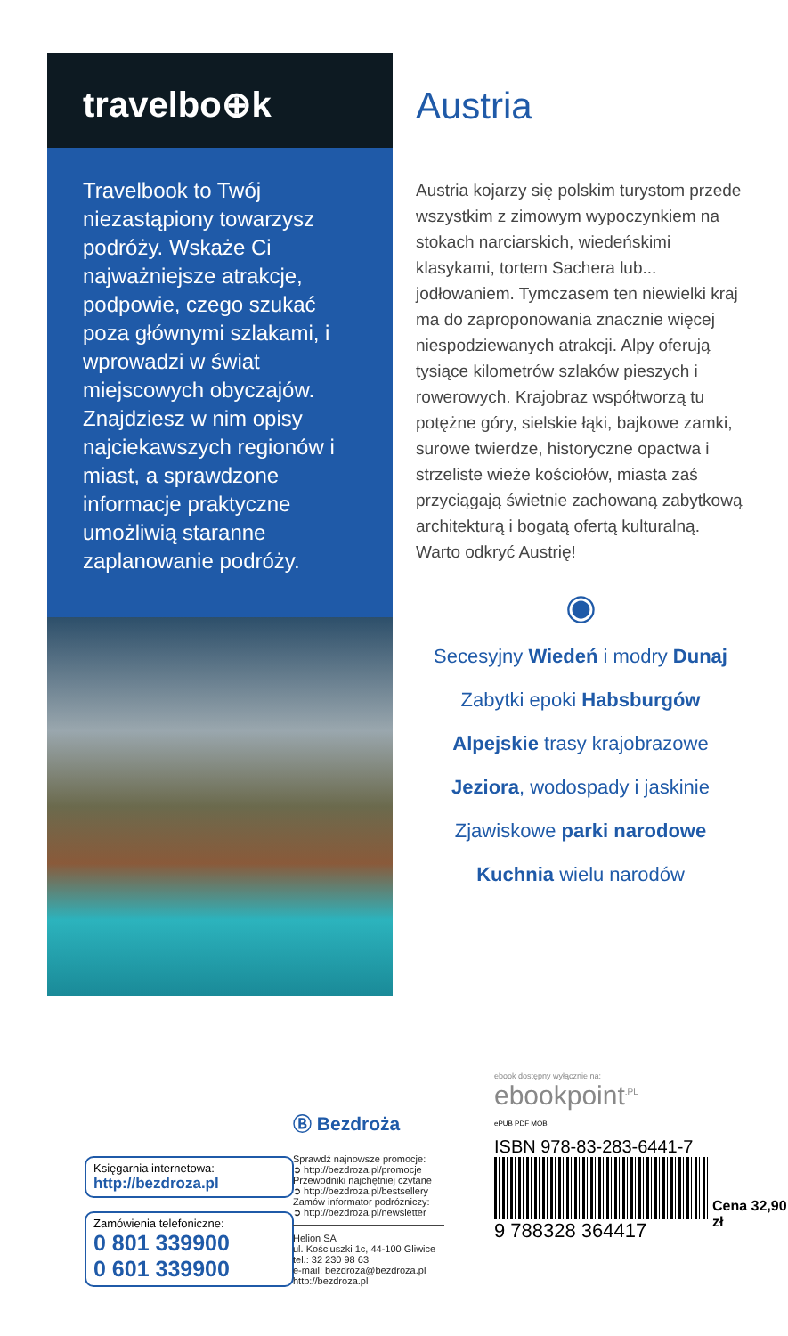travelbo⊕k
Travelbook to Twój niezastąpiony towarzysz podróży. Wskaże Ci najważniejsze atrakcje, podpowie, czego szukać poza głównymi szlakami, i wprowadzi w świat miejscowych obyczajów. Znajdziesz w nim opisy najciekawszych regionów i miast, a sprawdzone informacje praktyczne umożliwią staranne zaplanowanie podróży.
Austria
Austria kojarzy się polskim turystom przede wszystkim z zimowym wypoczynkiem na stokach narciarskich, wiedeńskimi klasykami, tortem Sachera lub... jodłowaniem. Tymczasem ten niewielki kraj ma do zaproponowania znacznie więcej niespodziewanych atrakcji. Alpy oferują tysiące kilometrów szlaków pieszych i rowerowych. Krajobraz współtworzą tu potężne góry, sielskie łąki, bajkowe zamki, surowe twierdze, historyczne opactwa i strzeliste wieże kościołów, miasta zaś przyciągają świetnie zachowaną zabytkową architekturą i bogatą ofertą kulturalną. Warto odkryć Austrię!
◉
Secesyjny Wiedeń i modry Dunaj
Zabytki epoki Habsburgów
Alpejskie trasy krajobrazowe
Jeziora, wodospady i jaskinie
Zjawiskowe parki narodowe
Kuchnia wielu narodów
Księgarnia internetowa:
http://bezdroza.pl
Zamówienia telefoniczne:
0 801 339900
0 601 339900
Ⓑ Bezdroża
Sprawdź najnowsze promocje:
➲ http://bezdroza.pl/promocje
Przewodniki najchętniej czytane
➲ http://bezdroza.pl/bestsellery
Zamów informator podróżniczy:
➲ http://bezdroza.pl/newsletter
Helion SA
ul. Kościuszki 1c, 44-100 Gliwice
tel.: 32 230 98 63
e-mail: bezdroza@bezdroza.pl
http://bezdroza.pl
ebook dostępny wyłącznie na:
ebookpoint<sup>.PL</sup>
ePUB PDF MOBI
ISBN 978-83-283-6441-7
9 788328 364417
Cena 32,90 zł